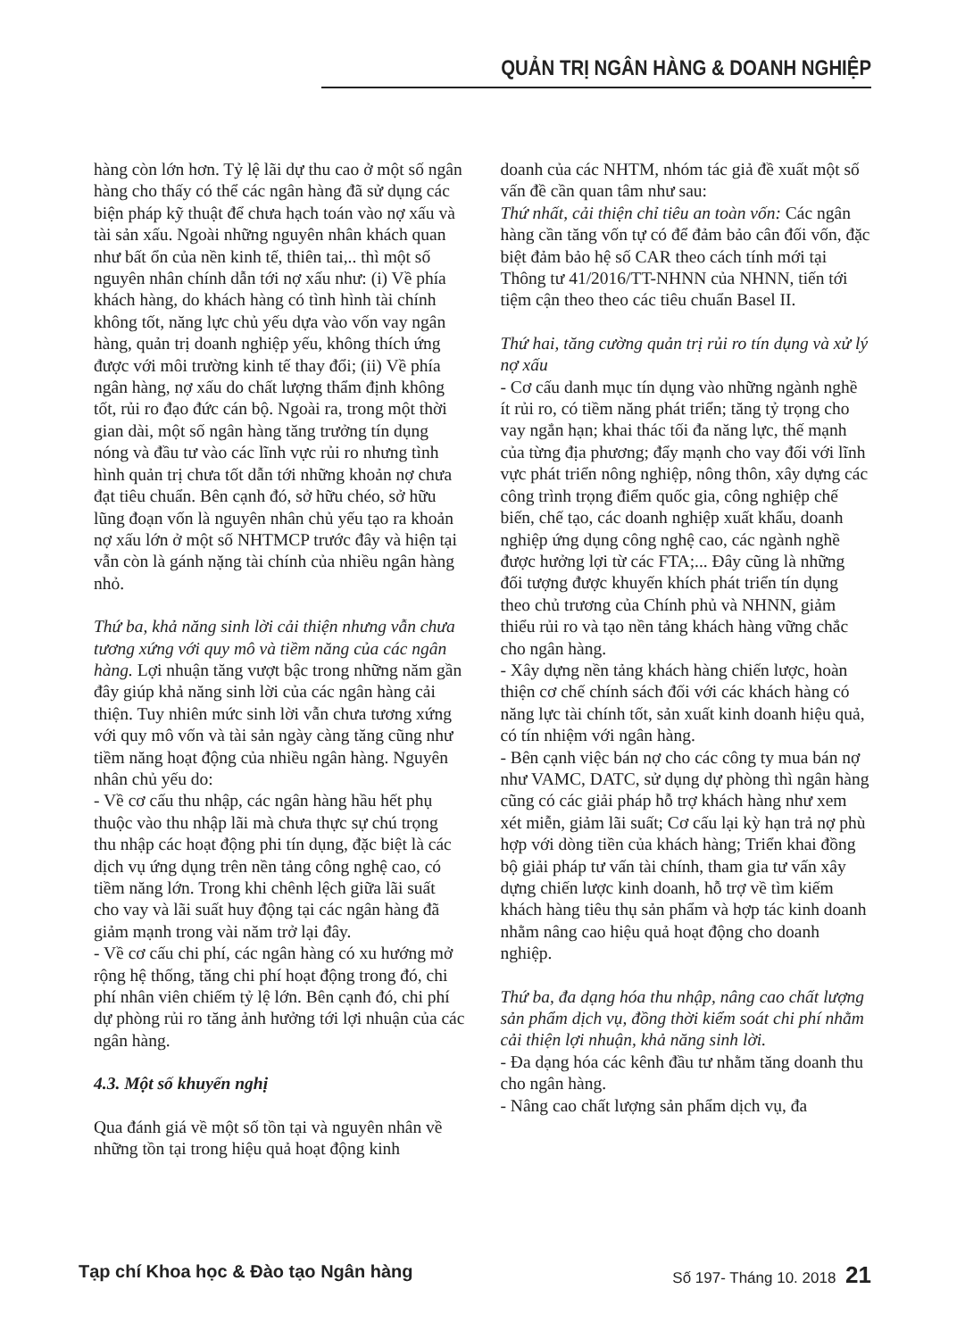QUẢN TRỊ NGÂN HÀNG & DOANH NGHIỆP
hàng còn lớn hơn. Tỷ lệ lãi dự thu cao ở một số ngân hàng cho thấy có thể các ngân hàng đã sử dụng các biện pháp kỹ thuật để chưa hạch toán vào nợ xấu và tài sản xấu. Ngoài những nguyên nhân khách quan như bất ổn của nền kinh tế, thiên tai,.. thì một số nguyên nhân chính dẫn tới nợ xấu như: (i) Về phía khách hàng, do khách hàng có tình hình tài chính không tốt, năng lực chủ yếu dựa vào vốn vay ngân hàng, quản trị doanh nghiệp yếu, không thích ứng được với môi trường kinh tế thay đổi; (ii) Về phía ngân hàng, nợ xấu do chất lượng thẩm định không tốt, rủi ro đạo đức cán bộ. Ngoài ra, trong một thời gian dài, một số ngân hàng tăng trưởng tín dụng nóng và đầu tư vào các lĩnh vực rủi ro nhưng tình hình quản trị chưa tốt dẫn tới những khoản nợ chưa đạt tiêu chuẩn. Bên cạnh đó, sở hữu chéo, sở hữu lũng đoạn vốn là nguyên nhân chủ yếu tạo ra khoản nợ xấu lớn ở một số NHTMCP trước đây và hiện tại vẫn còn là gánh nặng tài chính của nhiều ngân hàng nhỏ.
Thứ ba, khả năng sinh lời cải thiện nhưng vẫn chưa tương xứng với quy mô và tiềm năng của các ngân hàng. Lợi nhuận tăng vượt bậc trong những năm gần đây giúp khả năng sinh lời của các ngân hàng cải thiện. Tuy nhiên mức sinh lời vẫn chưa tương xứng với quy mô vốn và tài sản ngày càng tăng cũng như tiềm năng hoạt động của nhiều ngân hàng. Nguyên nhân chủ yếu do:
- Về cơ cấu thu nhập, các ngân hàng hầu hết phụ thuộc vào thu nhập lãi mà chưa thực sự chú trọng thu nhập các hoạt động phi tín dụng, đặc biệt là các dịch vụ ứng dụng trên nền tảng công nghệ cao, có tiềm năng lớn. Trong khi chênh lệch giữa lãi suất cho vay và lãi suất huy động tại các ngân hàng đã giảm mạnh trong vài năm trở lại đây.
- Về cơ cấu chi phí, các ngân hàng có xu hướng mở rộng hệ thống, tăng chi phí hoạt động trong đó, chi phí nhân viên chiếm tỷ lệ lớn. Bên cạnh đó, chi phí dự phòng rủi ro tăng ảnh hưởng tới lợi nhuận của các ngân hàng.
4.3. Một số khuyến nghị
Qua đánh giá về một số tồn tại và nguyên nhân về những tồn tại trong hiệu quả hoạt động kinh
doanh của các NHTM, nhóm tác giả đề xuất một số vấn đề cần quan tâm như sau:
Thứ nhất, cải thiện chỉ tiêu an toàn vốn: Các ngân hàng cần tăng vốn tự có để đảm bảo cân đối vốn, đặc biệt đảm bảo hệ số CAR theo cách tính mới tại Thông tư 41/2016/TT-NHNN của NHNN, tiến tới tiệm cận theo theo các tiêu chuẩn Basel II.
Thứ hai, tăng cường quản trị rủi ro tín dụng và xử lý nợ xấu
- Cơ cấu danh mục tín dụng vào những ngành nghề ít rủi ro, có tiềm năng phát triển; tăng tỷ trọng cho vay ngắn hạn; khai thác tối đa năng lực, thế mạnh của từng địa phương; đẩy mạnh cho vay đối với lĩnh vực phát triển nông nghiệp, nông thôn, xây dựng các công trình trọng điểm quốc gia, công nghiệp chế biến, chế tạo, các doanh nghiệp xuất khẩu, doanh nghiệp ứng dụng công nghệ cao, các ngành nghề được hưởng lợi từ các FTA;... Đây cũng là những đối tượng được khuyến khích phát triển tín dụng theo chủ trương của Chính phủ và NHNN, giảm thiểu rủi ro và tạo nền tảng khách hàng vững chắc cho ngân hàng.
- Xây dựng nền tảng khách hàng chiến lược, hoàn thiện cơ chế chính sách đối với các khách hàng có năng lực tài chính tốt, sản xuất kinh doanh hiệu quả, có tín nhiệm với ngân hàng.
- Bên cạnh việc bán nợ cho các công ty mua bán nợ như VAMC, DATC, sử dụng dự phòng thì ngân hàng cũng có các giải pháp hỗ trợ khách hàng như xem xét miễn, giảm lãi suất; Cơ cấu lại kỳ hạn trả nợ phù hợp với dòng tiền của khách hàng; Triển khai đồng bộ giải pháp tư vấn tài chính, tham gia tư vấn xây dựng chiến lược kinh doanh, hỗ trợ về tìm kiếm khách hàng tiêu thụ sản phẩm và hợp tác kinh doanh nhằm nâng cao hiệu quả hoạt động cho doanh nghiệp.
Thứ ba, đa dạng hóa thu nhập, nâng cao chất lượng sản phẩm dịch vụ, đồng thời kiểm soát chi phí nhằm cải thiện lợi nhuận, khả năng sinh lời.
- Đa dạng hóa các kênh đầu tư nhằm tăng doanh thu cho ngân hàng.
- Nâng cao chất lượng sản phẩm dịch vụ, đa
Tạp chí Khoa học & Đào tạo Ngân hàng Số 197- Tháng 10. 2018 21